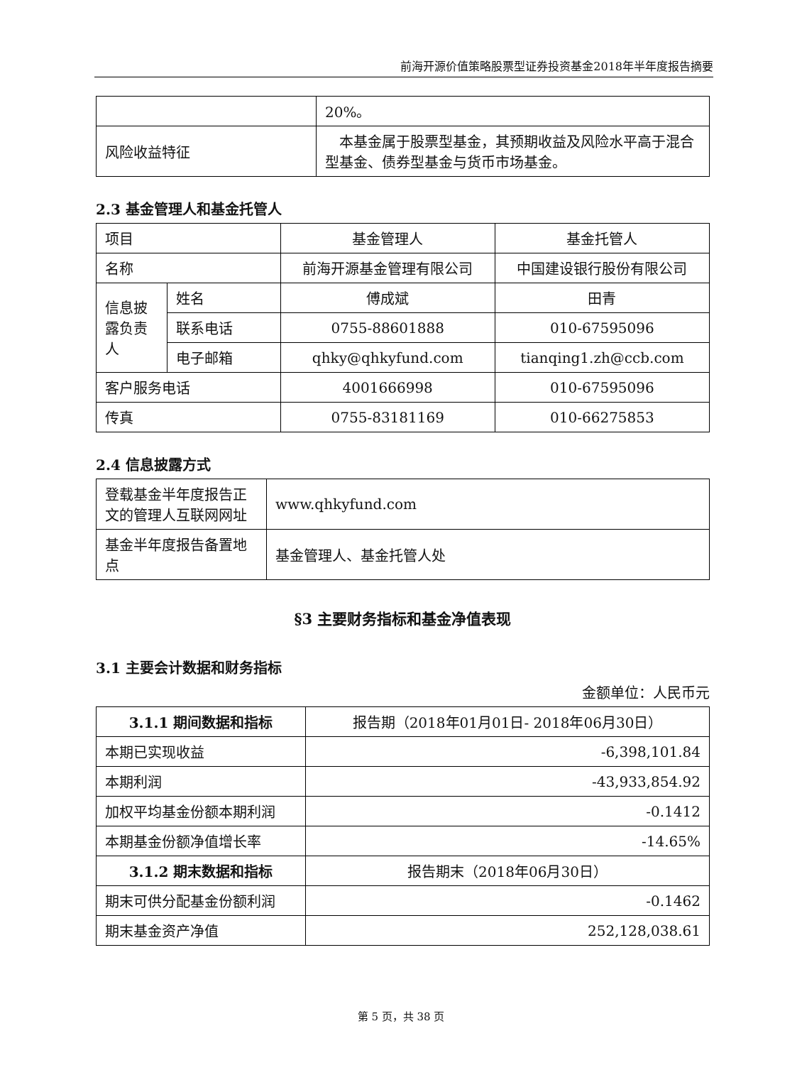前海开源价值策略股票型证券投资基金2018年半年度报告摘要
| | 20%。 |
| 风险收益特征 | 本基金属于股票型基金，其预期收益及风险水平高于混合型基金、债券型基金与货币市场基金。 |
2.3 基金管理人和基金托管人
| 项目 | | 基金管理人 | 基金托管人 |
| 名称 | | 前海开源基金管理有限公司 | 中国建设银行股份有限公司 |
| 信息披露负责人 | 姓名 | 傅成斌 | 田青 |
| | 联系电话 | 0755-88601888 | 010-67595096 |
| | 电子邮箱 | qhky@qhkyfund.com | tianqing1.zh@ccb.com |
| 客户服务电话 | | 4001666998 | 010-67595096 |
| 传真 | | 0755-83181169 | 010-66275853 |
2.4 信息披露方式
| 登载基金半年度报告正文的管理人互联网网址 | www.qhkyfund.com |
| 基金半年度报告备置地点 | 基金管理人、基金托管人处 |
§3 主要财务指标和基金净值表现
3.1 主要会计数据和财务指标
金额单位：人民币元
| 3.1.1 期间数据和指标 | 报告期（2018年01月01日- 2018年06月30日） |
| --- | --- |
| 本期已实现收益 | -6,398,101.84 |
| 本期利润 | -43,933,854.92 |
| 加权平均基金份额本期利润 | -0.1412 |
| 本期基金份额净值增长率 | -14.65% |
| 3.1.2 期末数据和指标 | 报告期末（2018年06月30日） |
| 期末可供分配基金份额利润 | -0.1462 |
| 期末基金资产净值 | 252,128,038.61 |
第 5 页，共 38 页